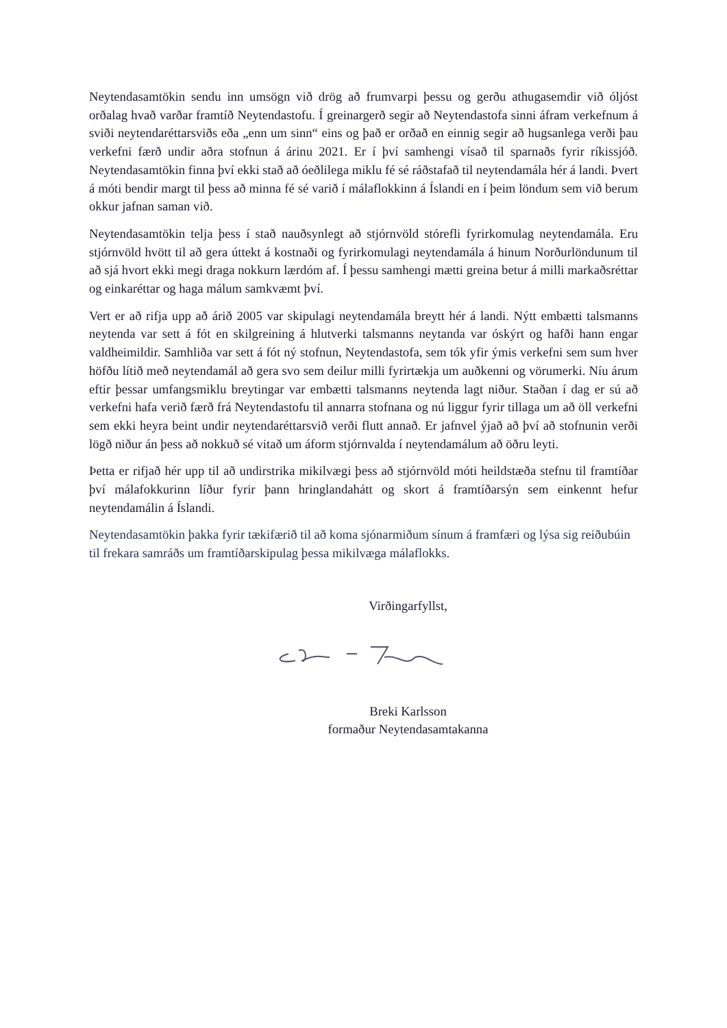Neytendasamtökin sendu inn umsögn við drög að frumvarpi þessu og gerðu athugasemdir við óljóst orðalag hvað varðar framtíð Neytendastofu. Í greinargerð segir að Neytendastofa sinni áfram verkefnum á sviði neytendaréttarsviðs eða „enn um sinn“ eins og það er orðað en einnig segir að hugsanlega verði þau verkefni færð undir aðra stofnun á árinu 2021. Er í því samhengi vísað til sparnaðs fyrir ríkissjóð. Neytendasamtökin finna því ekki stað að óeðlilega miklu fé sé ráðstafað til neytendamála hér á landi. Þvert á móti bendir margt til þess að minna fé sé varið í málaflokkinn á Íslandi en í þeim löndum sem við berum okkur jafnan saman við.
Neytendasamtökin telja þess í stað nauðsynlegt að stjórnvöld stórefli fyrirkomulag neytendamála. Eru stjórnvöld hvött til að gera úttekt á kostnaði og fyrirkomulagi neytendamála á hinum Norðurlöndunum til að sjá hvort ekki megi draga nokkurn lærdóm af. Í þessu samhengi mætti greina betur á milli markaðsréttar og einkaréttar og haga málum samkvæmt því.
Vert er að rifja upp að árið 2005 var skipulagi neytendamála breytt hér á landi. Nýtt embætti talsmanns neytenda var sett á fót en skilgreining á hlutverki talsmanns neytanda var óskýrt og hafði hann engar valdheimildir. Samhliða var sett á fót ný stofnun, Neytendastofa, sem tók yfir ýmis verkefni sem sum hver höfðu lítið með neytendamál að gera svo sem deilur milli fyrirtækja um auðkenni og vörumerki. Níu árum eftir þessar umfangsmiklu breytingar var embætti talsmanns neytenda lagt niður. Staðan í dag er sú að verkefni hafa verið færð frá Neytendastofu til annarra stofnana og nú liggur fyrir tillaga um að öll verkefni sem ekki heyra beint undir neytendaréttarsvið verði flutt annað. Er jafnvel ýjað að því að stofnunin verði lögð niður án þess að nokkuð sé vitað um áform stjórnvalda í neytendamálum að öðru leyti.
Þetta er rifjað hér upp til að undirstrika mikilvægi þess að stjórnvöld móti heildstæða stefnu til framtíðar því málafokkurinn líður fyrir þann hringlandahátt og skort á framtíðarsýn sem einkennt hefur neytendamálin á Íslandi.
Neytendasamtökin þakka fyrir tækifærið til að koma sjónarmiðum sínum á framfæri og lýsa sig reiðubúin til frekara samráðs um framtíðarskipulag þessa mikilvæga málaflokks.
Virðingarfyllst,
Breki Karlsson
formaður Neytendasamtakanna